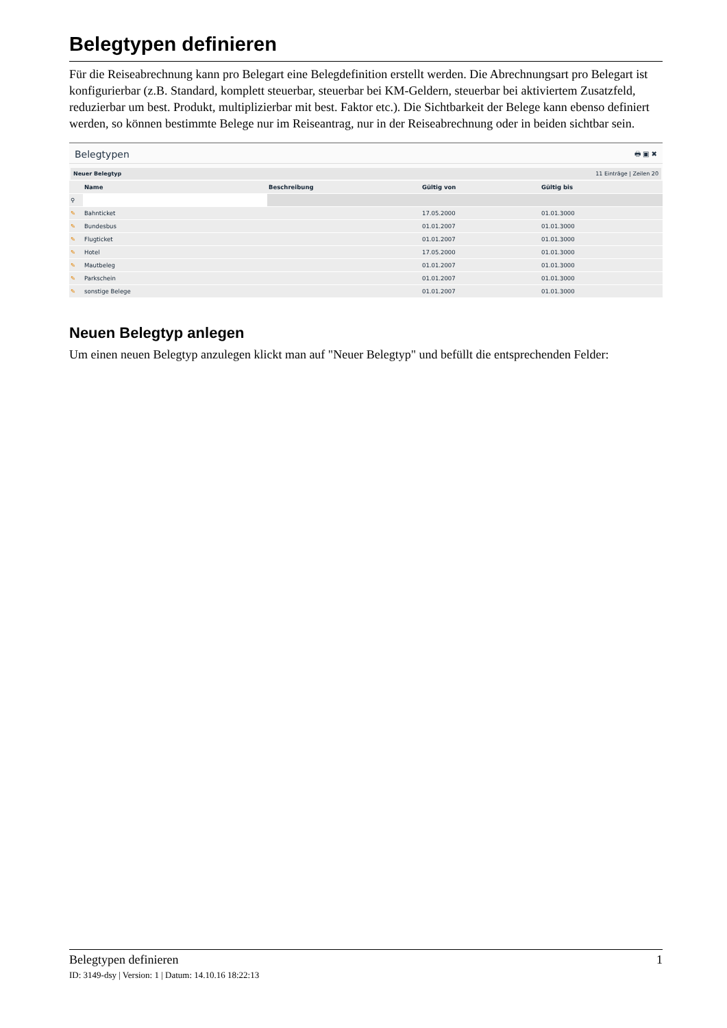Belegtypen definieren
Für die Reiseabrechnung kann pro Belegart eine Belegdefinition erstellt werden. Die Abrechnungsart pro Belegart ist konfigurierbar (z.B. Standard, komplett steuerbar, steuerbar bei KM-Geldern, steuerbar bei aktiviertem Zusatzfeld, reduzierbar um best. Produkt, multiplizierbar mit best. Faktor etc.). Die Sichtbarkeit der Belege kann ebenso definiert werden, so können bestimmte Belege nur im Reiseantrag, nur in der Reiseabrechnung oder in beiden sichtbar sein.
Belegtypen 🖶 ▣ ✖
Neuer Belegtyp 11 Einträge | Zeilen 20
| | Name | Beschreibung | Gültig von | Gültig bis |
| --- | --- | --- | --- | --- |
| ⚲ | | | | |
| ✎ | Bahnticket | | 17.05.2000 | 01.01.3000 |
| ✎ | Bundesbus | | 01.01.2007 | 01.01.3000 |
| ✎ | Flugticket | | 01.01.2007 | 01.01.3000 |
| ✎ | Hotel | | 17.05.2000 | 01.01.3000 |
| ✎ | Mautbeleg | | 01.01.2007 | 01.01.3000 |
| ✎ | Parkschein | | 01.01.2007 | 01.01.3000 |
| ✎ | sonstige Belege | | 01.01.2007 | 01.01.3000 |
Neuen Belegtyp anlegen
Um einen neuen Belegtyp anzulegen klickt man auf "Neuer Belegtyp" und befüllt die entsprechenden Felder:
Belegtypen definieren 1
ID: 3149-dsy | Version: 1 | Datum: 14.10.16 18:22:13